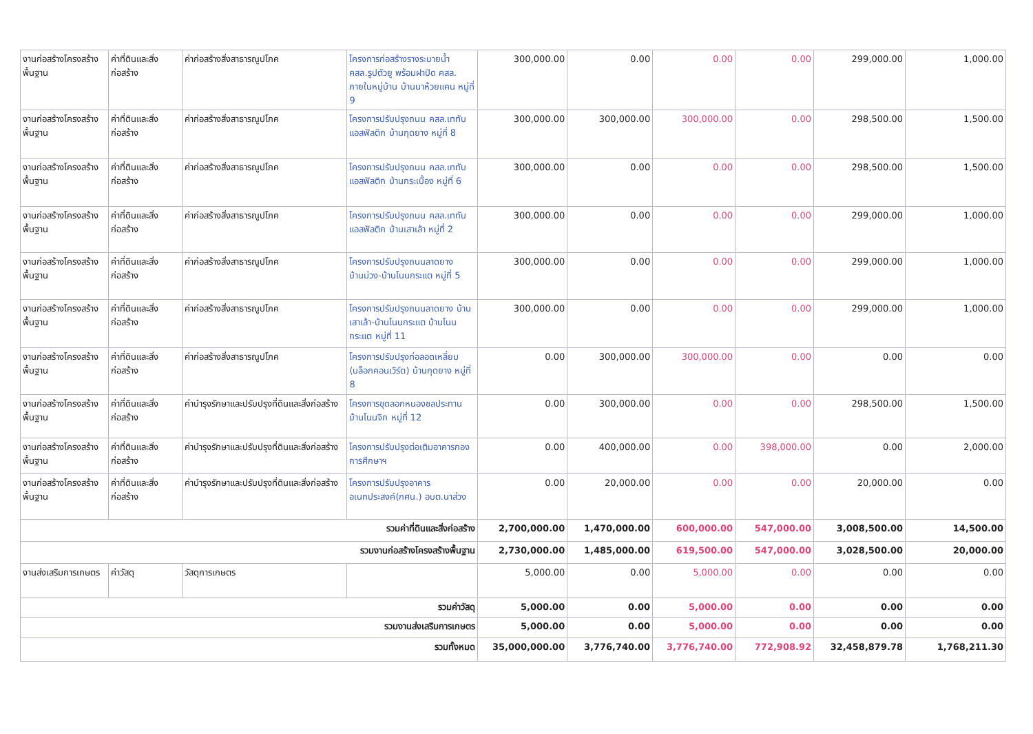| งานก่อสร้างโครงสร้างพื้นฐาน | ค่าที่ดินและสิ่งก่อสร้าง | ค่าก่อสร้างสิ่งสาธารณูปโภค | โครงการก่อสร้างรางระบายน้ำ คสล.รูปตัวยู พร้อมฝาปิด คสล. ภายในหมู่บ้าน บ้านนาห้วยแคน หมู่ที่ 9 | 300,000.00 | 0.00 | 0.00 | 0.00 | 299,000.00 | 1,000.00 |
| งานก่อสร้างโครงสร้างพื้นฐาน | ค่าที่ดินและสิ่งก่อสร้าง | ค่าก่อสร้างสิ่งสาธารณูปโภค | โครงการปรับปรุงถนน คสล.เททับแอสฟัลติก บ้านกุดยาง หมู่ที่ 8 | 300,000.00 | 300,000.00 | 300,000.00 | 0.00 | 298,500.00 | 1,500.00 |
| งานก่อสร้างโครงสร้างพื้นฐาน | ค่าที่ดินและสิ่งก่อสร้าง | ค่าก่อสร้างสิ่งสาธารณูปโภค | โครงการปรับปรุงถนน คสล.เททับแอสฟัลติก บ้านกระเบื้อง หมู่ที่ 6 | 300,000.00 | 0.00 | 0.00 | 0.00 | 298,500.00 | 1,500.00 |
| งานก่อสร้างโครงสร้างพื้นฐาน | ค่าที่ดินและสิ่งก่อสร้าง | ค่าก่อสร้างสิ่งสาธารณูปโภค | โครงการปรับปรุงถนน คสล.เททับแอสฟัลติก บ้านเสาเล้า หมู่ที่ 2 | 300,000.00 | 0.00 | 0.00 | 0.00 | 299,000.00 | 1,000.00 |
| งานก่อสร้างโครงสร้างพื้นฐาน | ค่าที่ดินและสิ่งก่อสร้าง | ค่าก่อสร้างสิ่งสาธารณูปโภค | โครงการปรับปรุงถนนลาดยาง บ้านม่วง-บ้านโนนกระแต หมู่ที่ 5 | 300,000.00 | 0.00 | 0.00 | 0.00 | 299,000.00 | 1,000.00 |
| งานก่อสร้างโครงสร้างพื้นฐาน | ค่าที่ดินและสิ่งก่อสร้าง | ค่าก่อสร้างสิ่งสาธารณูปโภค | โครงการปรับปรุงถนนลาดยาง บ้านเสาเล้า-บ้านโนนกระแต บ้านโนนกระแต หมู่ที่ 11 | 300,000.00 | 0.00 | 0.00 | 0.00 | 299,000.00 | 1,000.00 |
| งานก่อสร้างโครงสร้างพื้นฐาน | ค่าที่ดินและสิ่งก่อสร้าง | ค่าก่อสร้างสิ่งสาธารณูปโภค | โครงการปรับปรุงท่อลอดเหลี่ยม (บล็อกคอนเวิร์ต) บ้านกุดยาง หมู่ที่ 8 | 0.00 | 300,000.00 | 300,000.00 | 0.00 | 0.00 | 0.00 |
| งานก่อสร้างโครงสร้างพื้นฐาน | ค่าที่ดินและสิ่งก่อสร้าง | ค่าบำรุงรักษาและปรับปรุงที่ดินและสิ่งก่อสร้าง | โครงการขุดลอกหนองชลประทาน บ้านโนนจิก หมู่ที่ 12 | 0.00 | 300,000.00 | 0.00 | 0.00 | 298,500.00 | 1,500.00 |
| งานก่อสร้างโครงสร้างพื้นฐาน | ค่าที่ดินและสิ่งก่อสร้าง | ค่าบำรุงรักษาและปรับปรุงที่ดินและสิ่งก่อสร้าง | โครงการปรับปรุงต่อเติมอาคารกองการศึกษาฯ | 0.00 | 400,000.00 | 0.00 | 398,000.00 | 0.00 | 2,000.00 |
| งานก่อสร้างโครงสร้างพื้นฐาน | ค่าที่ดินและสิ่งก่อสร้าง | ค่าบำรุงรักษาและปรับปรุงที่ดินและสิ่งก่อสร้าง | โครงการปรับปรุงอาคารอเนกประสงค์(กศน.) อบต.นาส่วง | 0.00 | 20,000.00 | 0.00 | 0.00 | 20,000.00 | 0.00 |
| รวมค่าที่ดินและสิ่งก่อสร้าง | | | | 2,700,000.00 | 1,470,000.00 | 600,000.00 | 547,000.00 | 3,008,500.00 | 14,500.00 |
| รวมงานก่อสร้างโครงสร้างพื้นฐาน | | | | 2,730,000.00 | 1,485,000.00 | 619,500.00 | 547,000.00 | 3,028,500.00 | 20,000.00 |
| งานส่งเสริมการเกษตร | ค่าวัสดุ | วัสดุการเกษตร | | 5,000.00 | 0.00 | 5,000.00 | 0.00 | 0.00 | 0.00 |
| รวมค่าวัสดุ | | | | 5,000.00 | 0.00 | 5,000.00 | 0.00 | 0.00 | 0.00 |
| รวมงานส่งเสริมการเกษตร | | | | 5,000.00 | 0.00 | 5,000.00 | 0.00 | 0.00 | 0.00 |
| รวมทั้งหมด | | | | 35,000,000.00 | 3,776,740.00 | 3,776,740.00 | 772,908.92 | 32,458,879.78 | 1,768,211.30 |